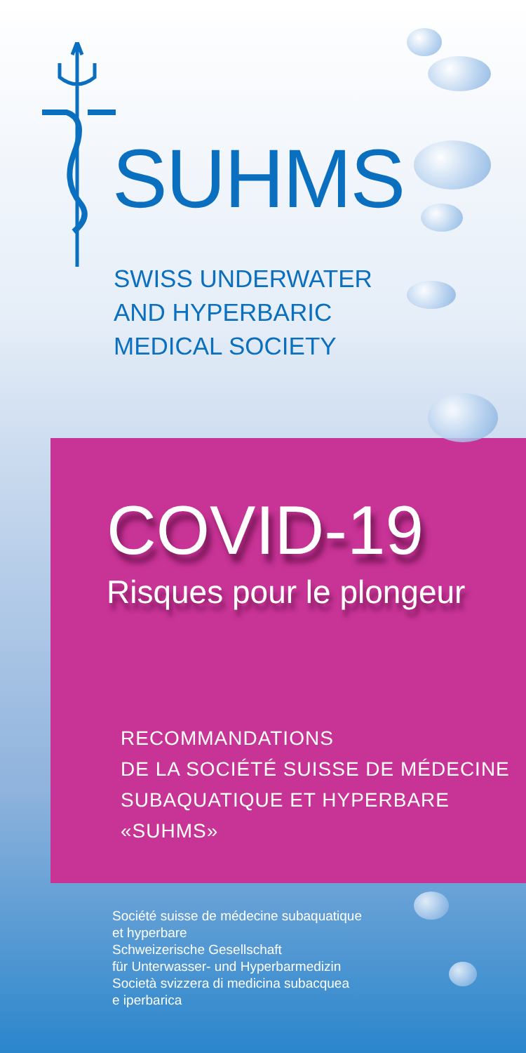SUHMS
SWISS UNDERWATER
AND HYPERBARIC
MEDICAL SOCIETY
COVID-19
Risques pour le plongeur
RECOMMANDATIONS
DE LA SOCIÉTÉ SUISSE DE MÉDECINE
SUBAQUATIQUE ET HYPERBARE
«SUHMS»
Société suisse de médecine subaquatique
et hyperbare
Schweizerische Gesellschaft
für Unterwasser- und Hyperbarmedizin
Società svizzera di medicina subacquea
e iperbarica